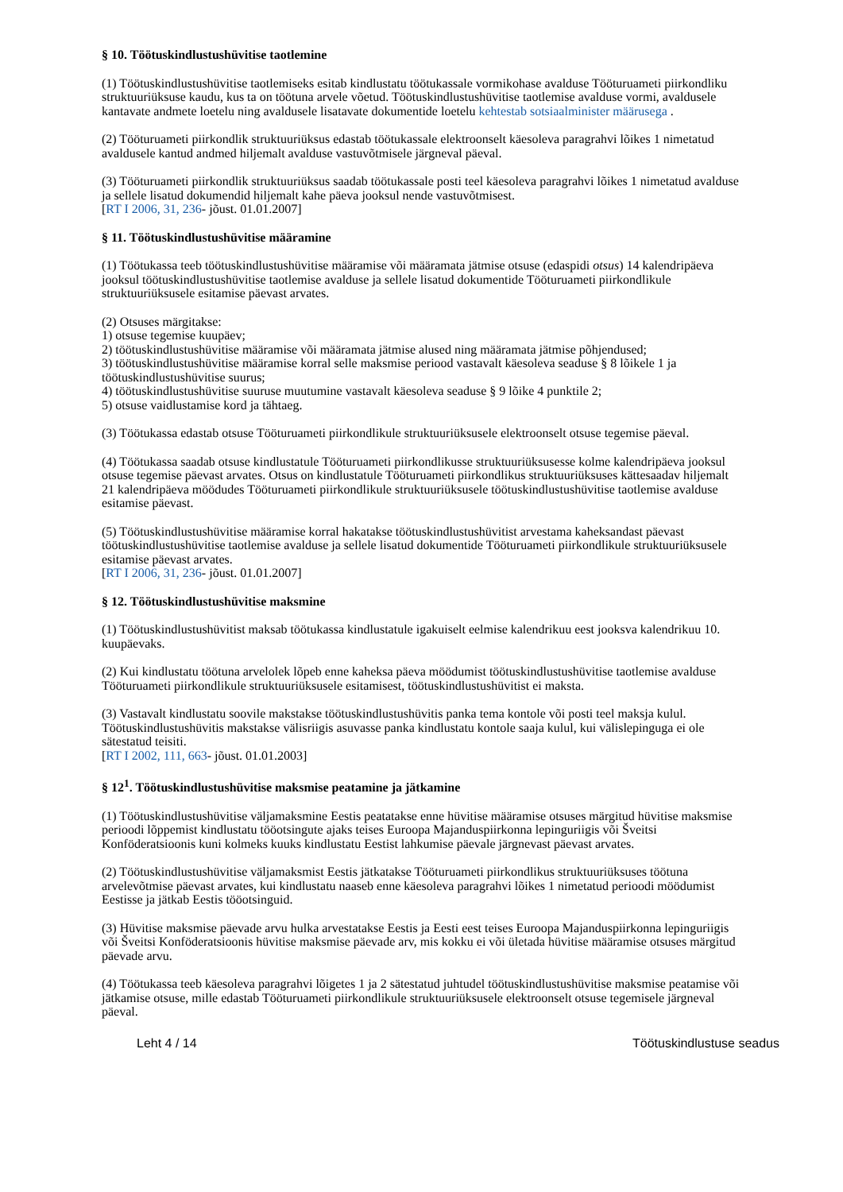§ 10. Töötuskindlustushüvitise taotlemine
(1) Töötuskindlustushüvitise taotlemiseks esitab kindlustatu töötukassale vormikohase avalduse Tööturuameti piirkondliku struktuuriüksuse kaudu, kus ta on töötuna arvele võetud. Töötuskindlustushüvitise taotlemise avalduse vormi, avaldusele kantavate andmete loetelu ning avaldusele lisatavate dokumentide loetelu kehtestab sotsiaalminister määrusega .
(2) Tööturuameti piirkondlik struktuuriüksus edastab töötukassale elektroonselt käesoleva paragrahvi lõikes 1 nimetatud avaldusele kantud andmed hiljemalt avalduse vastuvõtmisele järgneval päeval.
(3) Tööturuameti piirkondlik struktuuriüksus saadab töötukassale posti teel käesoleva paragrahvi lõikes 1 nimetatud avalduse ja sellele lisatud dokumendid hiljemalt kahe päeva jooksul nende vastuvõtmisest.
[RT I 2006, 31, 236- jõust. 01.01.2007]
§ 11. Töötuskindlustushüvitise määramine
(1) Töötukassa teeb töötuskindlustushüvitise määramise või määramata jätmise otsuse (edaspidi otsus) 14 kalendripäeva jooksul töötuskindlustushüvitise taotlemise avalduse ja sellele lisatud dokumentide Tööturuameti piirkondlikule struktuuriüksusele esitamise päevast arvates.
(2) Otsuses märgitakse:
1) otsuse tegemise kuupäev;
2) töötuskindlustushüvitise määramise või määramata jätmise alused ning määramata jätmise põhjendused;
3) töötuskindlustushüvitise määramise korral selle maksmise periood vastavalt käesoleva seaduse § 8 lõikele 1 ja töötuskindlustushüvitise suurus;
4) töötuskindlustushüvitise suuruse muutumine vastavalt käesoleva seaduse § 9 lõike 4 punktile 2;
5) otsuse vaidlustamise kord ja tähtaeg.
(3) Töötukassa edastab otsuse Tööturuameti piirkondlikule struktuuriüksusele elektroonselt otsuse tegemise päeval.
(4) Töötukassa saadab otsuse kindlustatule Tööturuameti piirkondlikusse struktuuriüksusesse kolme kalendripäeva jooksul otsuse tegemise päevast arvates. Otsus on kindlustatule Tööturuameti piirkondlikus struktuuriüksuses kättesaadav hiljemalt 21 kalendripäeva möödudes Tööturuameti piirkondlikule struktuuriüksusele töötuskindlustushüvitise taotlemise avalduse esitamise päevast.
(5) Töötuskindlustushüvitise määramise korral hakatakse töötuskindlustushüvitist arvestama kaheksandast päevast töötuskindlustushüvitise taotlemise avalduse ja sellele lisatud dokumentide Tööturuameti piirkondlikule struktuuriüksusele esitamise päevast arvates.
[RT I 2006, 31, 236- jõust. 01.01.2007]
§ 12. Töötuskindlustushüvitise maksmine
(1) Töötuskindlustushüvitist maksab töötukassa kindlustatule igakuiselt eelmise kalendrikuu eest jooksva kalendrikuu 10. kuupäevaks.
(2) Kui kindlustatu töötuna arvelolek lõpeb enne kaheksa päeva möödumist töötuskindlustushüvitise taotlemise avalduse Tööturuameti piirkondlikule struktuuriüksusele esitamisest, töötuskindlustushüvitist ei maksta.
(3) Vastavalt kindlustatu soovile makstakse töötuskindlustushüvitis panka tema kontole või posti teel maksja kulul. Töötuskindlustushüvitis makstakse välisriigis asuvasse panka kindlustatu kontole saaja kulul, kui välislepinguga ei ole sätestatud teisiti.
[RT I 2002, 111, 663- jõust. 01.01.2003]
§ 12<sup>1</sup>. Töötuskindlustushüvitise maksmise peatamine ja jätkamine
(1) Töötuskindlustushüvitise väljamaksmine Eestis peatatakse enne hüvitise määramise otsuses märgitud hüvitise maksmise perioodi lõppemist kindlustatu tööotsingute ajaks teises Euroopa Majanduspiirkonna lepinguriigis või Šveitsi Konföderatsioonis kuni kolmeks kuuks kindlustatu Eestist lahkumise päevale järgnevast päevast arvates.
(2) Töötuskindlustushüvitise väljamaksmist Eestis jätkatakse Tööturuameti piirkondlikus struktuuriüksuses töötuna arvelevõtmise päevast arvates, kui kindlustatu naaseb enne käesoleva paragrahvi lõikes 1 nimetatud perioodi möödumist Eestisse ja jätkab Eestis tööotsinguid.
(3) Hüvitise maksmise päevade arvu hulka arvestatakse Eestis ja Eesti eest teises Euroopa Majanduspiirkonna lepinguriigis või Šveitsi Konföderatsioonis hüvitise maksmise päevade arv, mis kokku ei või ületada hüvitise määramise otsuses märgitud päevade arvu.
(4) Töötukassa teeb käesoleva paragrahvi lõigetes 1 ja 2 sätestatud juhtudel töötuskindlustushüvitise maksmise peatamise või jätkamise otsuse, mille edastab Tööturuameti piirkondlikule struktuuriüksusele elektroonselt otsuse tegemisele järgneval päeval.
Leht 4 / 14 Töötuskindlustuse seadus